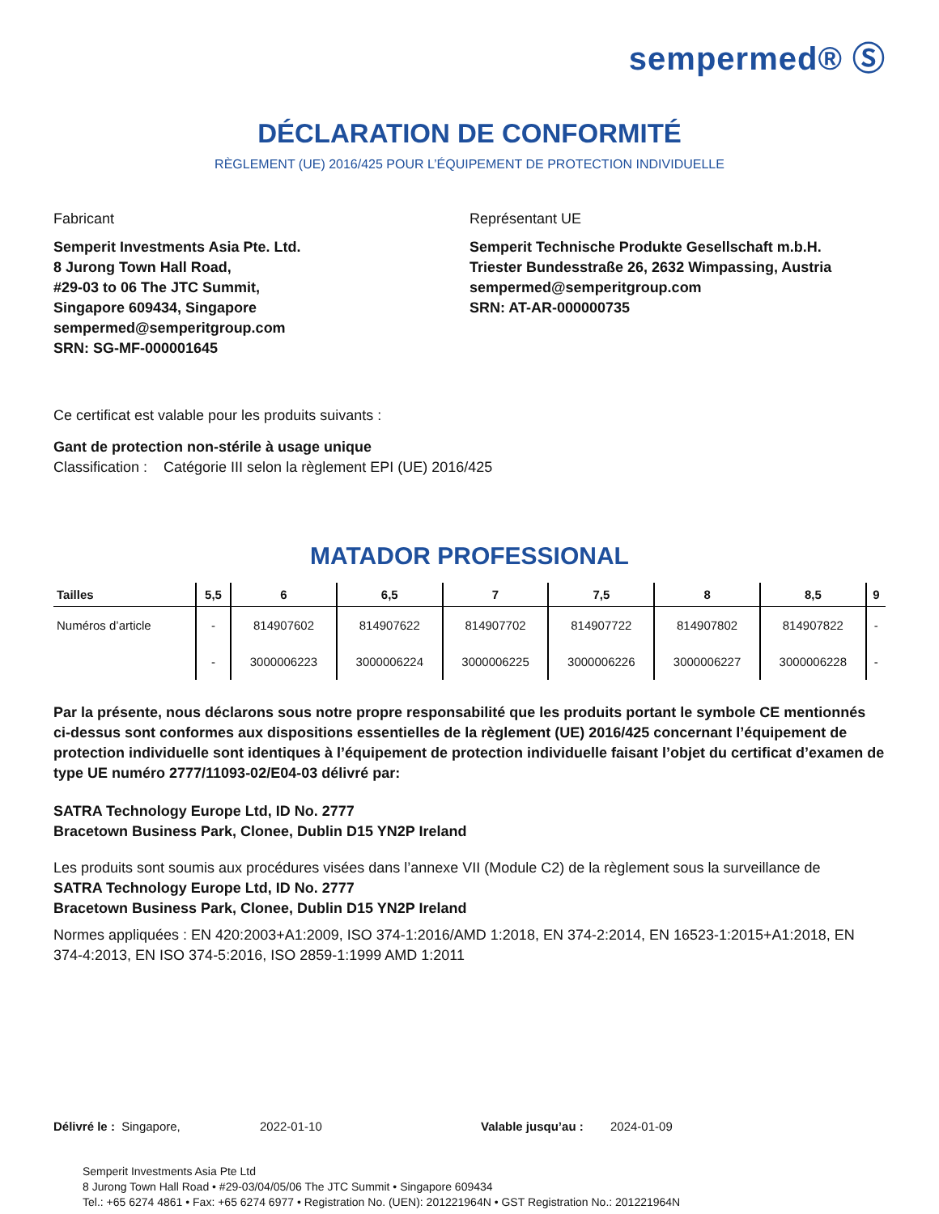sempermed® Ⓢ
DÉCLARATION DE CONFORMITÉ
RÈGLEMENT (UE) 2016/425 POUR L’ÉQUIPEMENT DE PROTECTION INDIVIDUELLE
Fabricant
Semperit Investments Asia Pte. Ltd.
8 Jurong Town Hall Road,
#29-03 to 06 The JTC Summit,
Singapore 609434, Singapore
sempermed@semperitgroup.com
SRN: SG-MF-000001645
Représentant UE
Semperit Technische Produkte Gesellschaft m.b.H.
Triester Bundesstraße 26, 2632 Wimpassing, Austria
sempermed@semperitgroup.com
SRN: AT-AR-000000735
Ce certificat est valable pour les produits suivants :
Gant de protection non-stérile à usage unique
Classification : Catégorie III selon la règlement EPI (UE) 2016/425
MATADOR PROFESSIONAL
| Tailles | 5,5 | 6 | 6,5 | 7 | 7,5 | 8 | 8,5 | 9 |
| --- | --- | --- | --- | --- | --- | --- | --- | --- |
| Numéros d’article | - | 814907602 | 814907622 | 814907702 | 814907722 | 814907802 | 814907822 | - |
| | - | 3000006223 | 3000006224 | 3000006225 | 3000006226 | 3000006227 | 3000006228 | - |
Par la présente, nous déclarons sous notre propre responsabilité que les produits portant le symbole CE mentionnés ci-dessus sont conformes aux dispositions essentielles de la règlement (UE) 2016/425 concernant l’équipement de protection individuelle sont identiques à l’équipement de protection individuelle faisant l’objet du certificat d’examen de type UE numéro 2777/11093-02/E04-03 délivré par:
SATRA Technology Europe Ltd, ID No. 2777
Bracetown Business Park, Clonee, Dublin D15 YN2P Ireland
Les produits sont soumis aux procédures visées dans l’annexe VII (Module C2) de la règlement sous la surveillance de
SATRA Technology Europe Ltd, ID No. 2777
Bracetown Business Park, Clonee, Dublin D15 YN2P Ireland
Normes appliquées : EN 420:2003+A1:2009, ISO 374-1:2016/AMD 1:2018, EN 374-2:2014, EN 16523-1:2015+A1:2018, EN 374-4:2013, EN ISO 374-5:2016, ISO 2859-1:1999 AMD 1:2011
Délivré le : Singapore, 2022-01-10 Valable jusqu’au : 2024-01-09
Semperit Investments Asia Pte Ltd
8 Jurong Town Hall Road • #29-03/04/05/06 The JTC Summit • Singapore 609434
Tel.: +65 6274 4861 • Fax: +65 6274 6977 • Registration No. (UEN): 201221964N • GST Registration No.: 201221964N